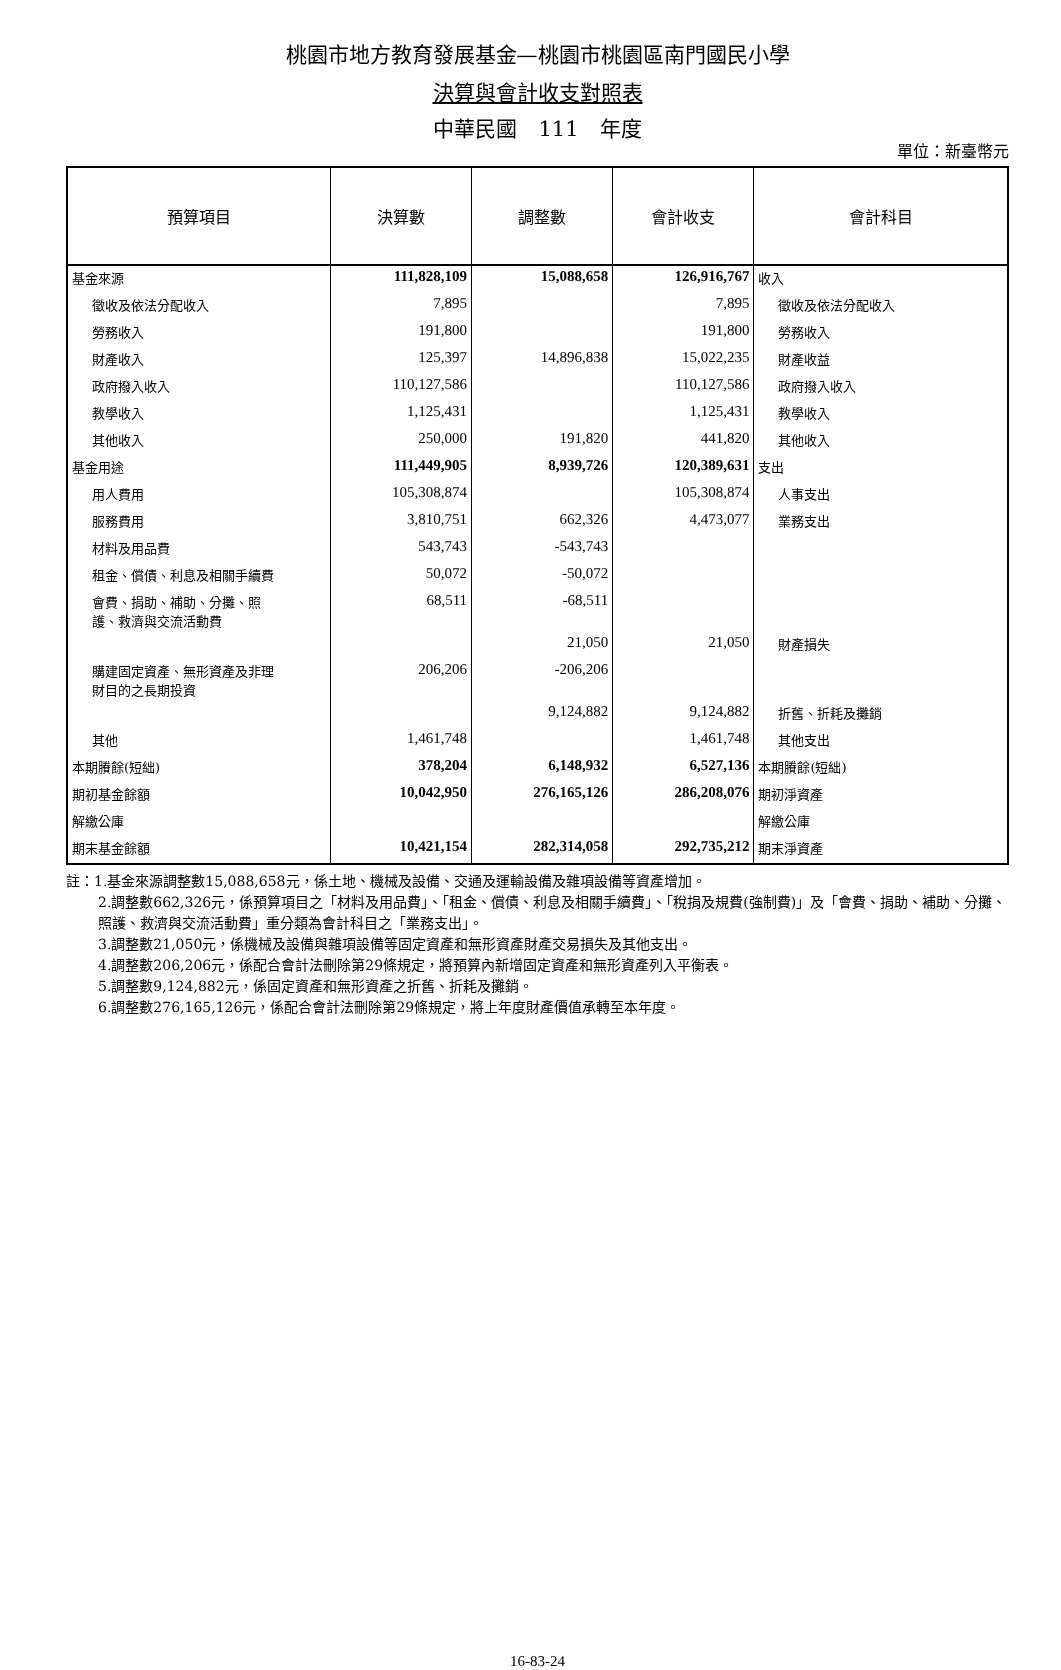桃園市地方教育發展基金—桃園市桃園區南門國民小學
決算與會計收支對照表
中華民國　111　年度
單位：新臺幣元
| 預算項目 | 決算數 | 調整數 | 會計收支 | 會計科目 |
| --- | --- | --- | --- | --- |
| 基金來源 | 111,828,109 | 15,088,658 | 126,916,767 | 收入 |
| 徵收及依法分配收入 | 7,895 | | 7,895 | 徵收及依法分配收入 |
| 勞務收入 | 191,800 | | 191,800 | 勞務收入 |
| 財產收入 | 125,397 | 14,896,838 | 15,022,235 | 財產收益 |
| 政府撥入收入 | 110,127,586 | | 110,127,586 | 政府撥入收入 |
| 教學收入 | 1,125,431 | | 1,125,431 | 教學收入 |
| 其他收入 | 250,000 | 191,820 | 441,820 | 其他收入 |
| 基金用途 | 111,449,905 | 8,939,726 | 120,389,631 | 支出 |
| 用人費用 | 105,308,874 | | 105,308,874 | 人事支出 |
| 服務費用 | 3,810,751 | 662,326 | 4,473,077 | 業務支出 |
| 材料及用品費 | 543,743 | -543,743 | | |
| 租金、償債、利息及相關手續費 | 50,072 | -50,072 | | |
| 會費、捐助、補助、分攤、照 護、救濟與交流活動費 | 68,511 | -68,511 | | |
| | | 21,050 | 21,050 | 財產損失 |
| 購建固定資產、無形資產及非理 財目的之長期投資 | 206,206 | -206,206 | | |
| | | 9,124,882 | 9,124,882 | 折舊、折耗及攤銷 |
| 其他 | 1,461,748 | | 1,461,748 | 其他支出 |
| 本期賸餘(短絀) | 378,204 | 6,148,932 | 6,527,136 | 本期賸餘(短絀) |
| 期初基金餘額 | 10,042,950 | 276,165,126 | 286,208,076 | 期初淨資產 |
| 解繳公庫 | | | | 解繳公庫 |
| 期末基金餘額 | 10,421,154 | 282,314,058 | 292,735,212 | 期末淨資產 |
註：1.基金來源調整數15,088,658元，係土地、機械及設備、交通及運輸設備及雜項設備等資產增加。
2.調整數662,326元，係預算項目之「材料及用品費」、「租金、償債、利息及相關手續費」、「稅捐及規費(強制費)」及「會費、捐助、補助、分攤、照護、救濟與交流活動費」重分類為會計科目之「業務支出」。
3.調整數21,050元，係機械及設備與雜項設備等固定資產和無形資產財產交易損失及其他支出。
4.調整數206,206元，係配合會計法刪除第29條規定，將預算內新增固定資產和無形資產列入平衡表。
5.調整數9,124,882元，係固定資產和無形資產之折舊、折耗及攤銷。
6.調整數276,165,126元，係配合會計法刪除第29條規定，將上年度財產價值承轉至本年度。
16-83-24